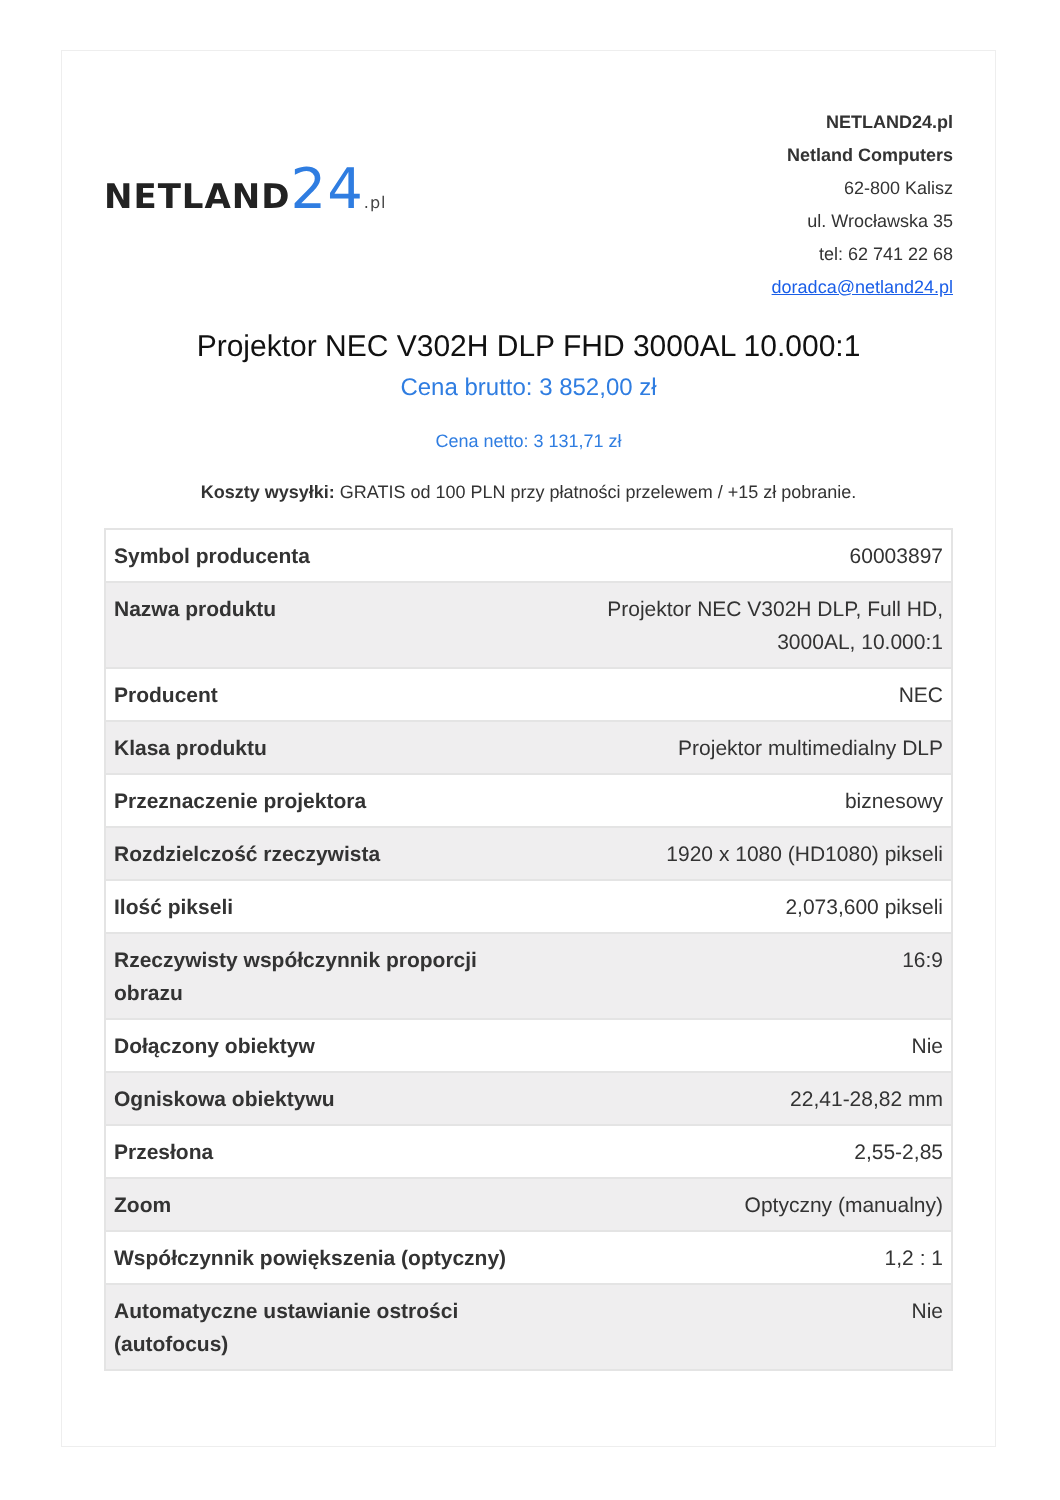NETLAND24.pl
NETLAND24.pl
Netland Computers
62-800 Kalisz
ul. Wrocławska 35
tel: 62 741 22 68
doradca@netland24.pl
Projektor NEC V302H DLP FHD 3000AL 10.000:1
Cena brutto: 3 852,00 zł
Cena netto: 3 131,71 zł
Koszty wysyłki: GRATIS od 100 PLN przy płatności przelewem / +15 zł pobranie.
| Symbol producenta | 60003897 |
| Nazwa produktu | Projektor NEC V302H DLP, Full HD, 3000AL, 10.000:1 |
| Producent | NEC |
| Klasa produktu | Projektor multimedialny DLP |
| Przeznaczenie projektora | biznesowy |
| Rozdzielczość rzeczywista | 1920 x 1080 (HD1080) pikseli |
| Ilość pikseli | 2,073,600 pikseli |
| Rzeczywisty współczynnik proporcji obrazu | 16:9 |
| Dołączony obiektyw | Nie |
| Ogniskowa obiektywu | 22,41-28,82 mm |
| Przesłona | 2,55-2,85 |
| Zoom | Optyczny (manualny) |
| Współczynnik powiększenia (optyczny) | 1,2 : 1 |
| Automatyczne ustawianie ostrości (autofocus) | Nie |